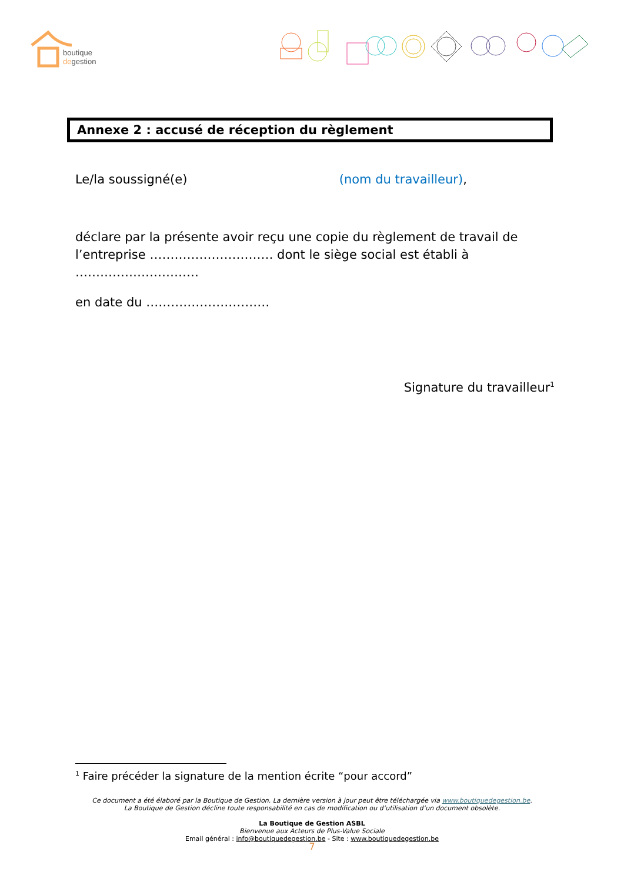boutique
degestion
Annexe 2 : accusé de réception du règlement
Le/la soussigné(e) (nom du travailleur),
déclare par la présente avoir reçu une copie du règlement de travail de l’entreprise ………………………… dont le siège social est établi à …………………………
en date du …………………………
Signature du travailleur<sup>1</sup>
<sup>1</sup> Faire précéder la signature de la mention écrite “pour accord”
Ce document a été élaboré par la Boutique de Gestion. La dernière version à jour peut être téléchargée via www.boutiquedegestion.be.
La Boutique de Gestion décline toute responsabilité en cas de modification ou d’utilisation d’un document obsolète.
La Boutique de Gestion ASBL
Bienvenue aux Acteurs de Plus-Value Sociale
Email général : info@boutiquedegestion.be - Site : www.boutiquedegestion.be
7